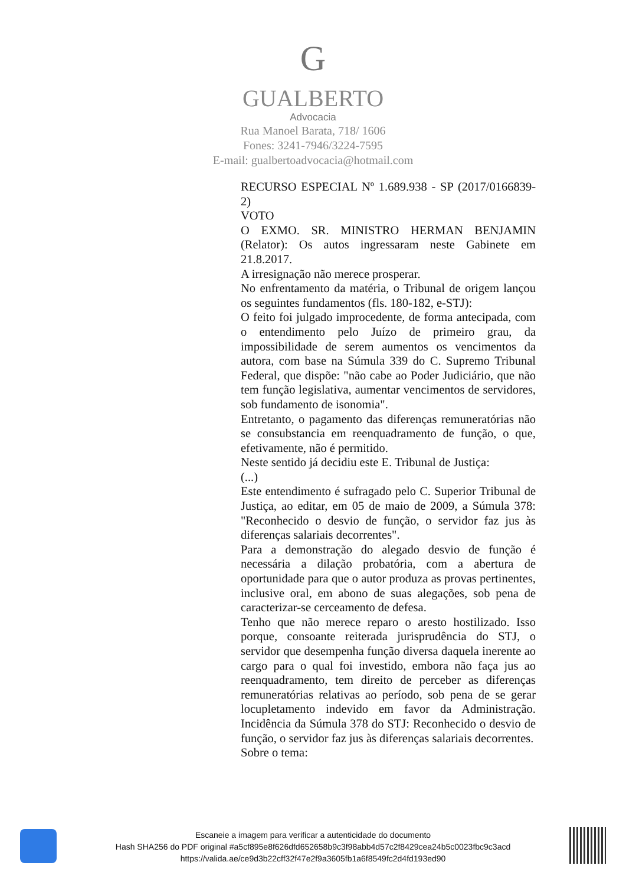G
GUALBERTO
Advocacia
Rua Manoel Barata, 718/ 1606
Fones: 3241-7946/3224-7595
E-mail: gualbertoadvocacia@hotmail.com
RECURSO ESPECIAL Nº 1.689.938 - SP (2017/0166839-2)
VOTO
O EXMO. SR. MINISTRO HERMAN BENJAMIN (Relator): Os autos ingressaram neste Gabinete em 21.8.2017.
A irresignação não merece prosperar.
No enfrentamento da matéria, o Tribunal de origem lançou os seguintes fundamentos (fls. 180-182, e-STJ):
O feito foi julgado improcedente, de forma antecipada, com o entendimento pelo Juízo de primeiro grau, da impossibilidade de serem aumentos os vencimentos da autora, com base na Súmula 339 do C. Supremo Tribunal Federal, que dispõe: "não cabe ao Poder Judiciário, que não tem função legislativa, aumentar vencimentos de servidores, sob fundamento de isonomia".
Entretanto, o pagamento das diferenças remuneratórias não se consubstancia em reenquadramento de função, o que, efetivamente, não é permitido.
Neste sentido já decidiu este E. Tribunal de Justiça:
(...)
Este entendimento é sufragado pelo C. Superior Tribunal de Justiça, ao editar, em 05 de maio de 2009, a Súmula 378: "Reconhecido o desvio de função, o servidor faz jus às diferenças salariais decorrentes".
Para a demonstração do alegado desvio de função é necessária a dilação probatória, com a abertura de oportunidade para que o autor produza as provas pertinentes, inclusive oral, em abono de suas alegações, sob pena de caracterizar-se cerceamento de defesa.
Tenho que não merece reparo o aresto hostilizado. Isso porque, consoante reiterada jurisprudência do STJ, o servidor que desempenha função diversa daquela inerente ao cargo para o qual foi investido, embora não faça jus ao reenquadramento, tem direito de perceber as diferenças remuneratórias relativas ao período, sob pena de se gerar locupletamento indevido em favor da Administração. Incidência da Súmula 378 do STJ: Reconhecido o desvio de função, o servidor faz jus às diferenças salariais decorrentes.
Sobre o tema:
Escaneie a imagem para verificar a autenticidade do documento
Hash SHA256 do PDF original #a5cf895e8f626dfd652658b9c3f98abb4d57c2f8429cea24b5c0023fbc9c3acd
https://valida.ae/ce9d3b22cff32f47e2f9a3605fb1a6f8549fc2d4fd193ed90